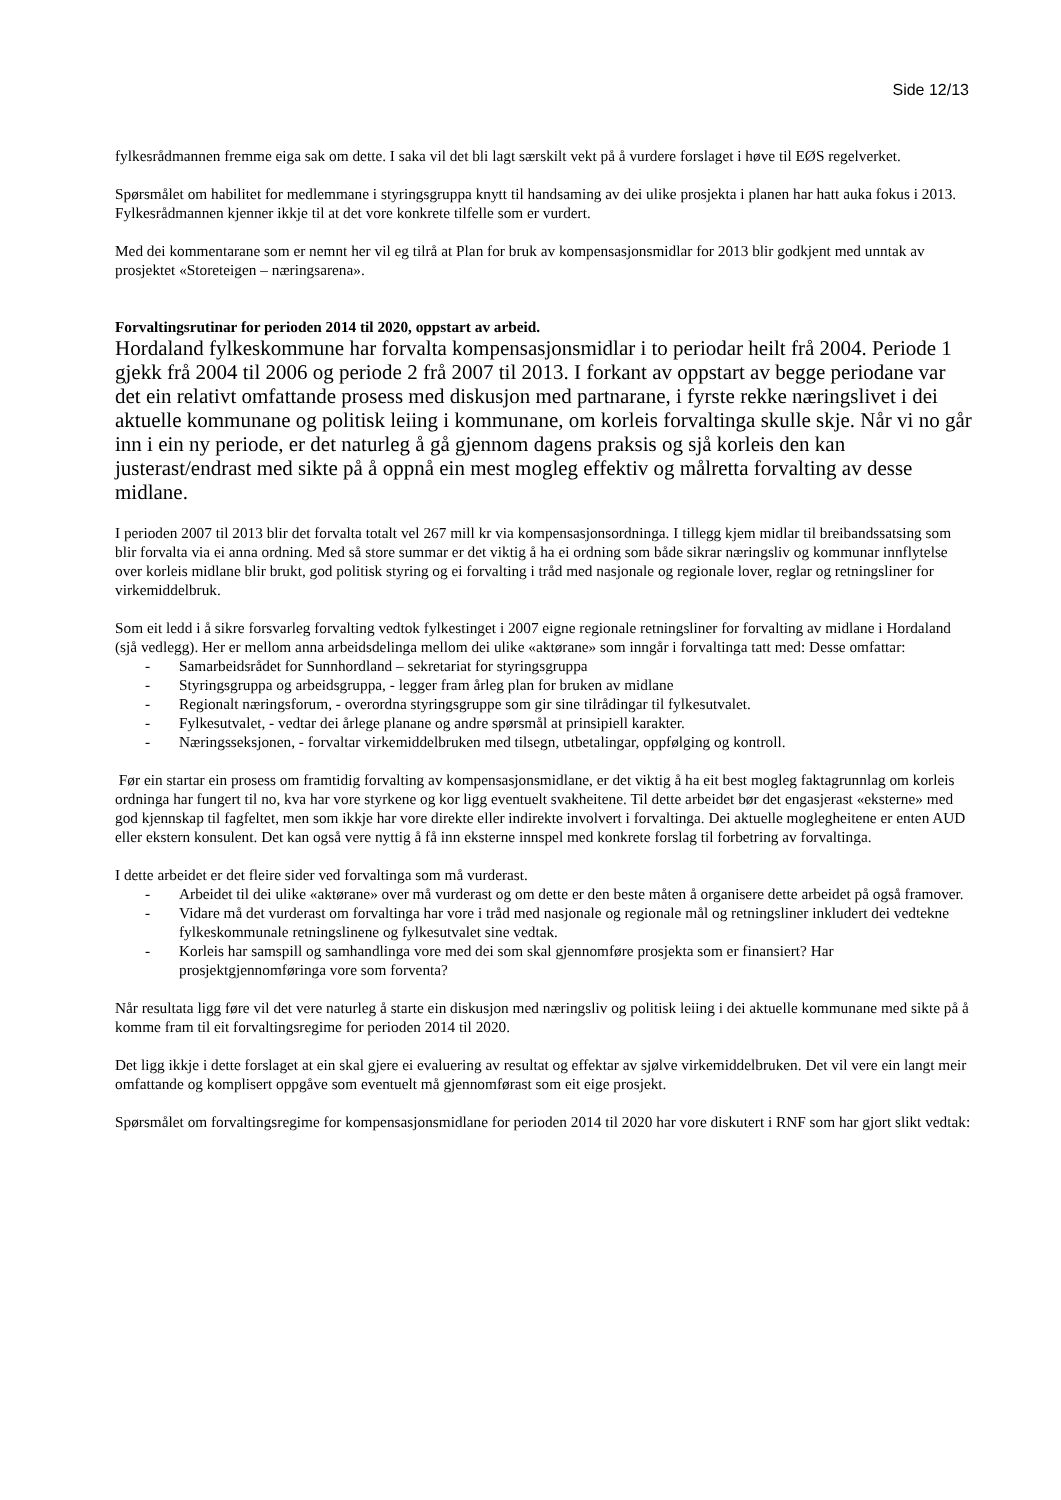Side 12/13
fylkesrådmannen fremme eiga sak om dette. I saka vil det bli lagt særskilt vekt på å vurdere forslaget i høve til EØS regelverket.
Spørsmålet om habilitet for medlemmane i styringsgruppa knytt til handsaming av dei ulike prosjekta i planen har hatt auka fokus i 2013. Fylkesrådmannen kjenner ikkje til at det vore konkrete tilfelle som er vurdert.
Med dei kommentarane som er nemnt her vil eg tilrå at Plan for bruk av kompensasjonsmidlar for 2013 blir godkjent med unntak av prosjektet «Storeteigen – næringsarena».
Forvaltingsrutinar for perioden 2014 til 2020, oppstart av arbeid.
Hordaland fylkeskommune har forvalta kompensasjonsmidlar i to periodar heilt frå 2004. Periode 1 gjekk frå 2004 til 2006 og periode 2 frå 2007 til 2013. I forkant av oppstart av begge periodane var det ein relativt omfattande prosess med diskusjon med partnarane, i fyrste rekke næringslivet i dei aktuelle kommunane og politisk leiing i kommunane, om korleis forvaltinga skulle skje. Når vi no går inn i ein ny periode, er det naturleg å gå gjennom dagens praksis og sjå korleis den kan justerast/endrast med sikte på å oppnå ein mest mogleg effektiv og målretta forvalting av desse midlane.
I perioden 2007 til 2013 blir det forvalta totalt vel 267 mill kr via kompensasjonsordninga. I tillegg kjem midlar til breibandssatsing som blir forvalta via ei anna ordning. Med så store summar er det viktig å ha ei ordning som både sikrar næringsliv og kommunar innflytelse over korleis midlane blir brukt, god politisk styring og ei forvalting i tråd med nasjonale og regionale lover, reglar og retningsliner for virkemiddelbruk.
Som eit ledd i å sikre forsvarleg forvalting vedtok fylkestinget i 2007 eigne regionale retningsliner for forvalting av midlane i Hordaland (sjå vedlegg). Her er mellom anna arbeidsdelinga mellom dei ulike «aktørane» som inngår i forvaltinga tatt med: Desse omfattar:
- Samarbeidsrådet for Sunnhordland – sekretariat for styringsgruppa
- Styringsgruppa og arbeidsgruppa, - legger fram årleg plan for bruken av midlane
- Regionalt næringsforum, - overordna styringsgruppe som gir sine tilrådingar til fylkesutvalet.
- Fylkesutvalet, - vedtar dei årlege planane og andre spørsmål at prinsipiell karakter.
- Næringsseksjonen, - forvaltar virkemiddelbruken med tilsegn, utbetalingar, oppfølging og kontroll.
Før ein startar ein prosess om framtidig forvalting av kompensasjonsmidlane, er det viktig å ha eit best mogleg faktagrunnlag om korleis ordninga har fungert til no, kva har vore styrkene og kor ligg eventuelt svakheitene. Til dette arbeidet bør det engasjerast «eksterne» med god kjennskap til fagfeltet, men som ikkje har vore direkte eller indirekte involvert i forvaltinga. Dei aktuelle moglegheitene er enten AUD eller ekstern konsulent. Det kan også vere nyttig å få inn eksterne innspel med konkrete forslag til forbetring av forvaltinga.
I dette arbeidet er det fleire sider ved forvaltinga som må vurderast.
- Arbeidet til dei ulike «aktørane» over må vurderast og om dette er den beste måten å organisere dette arbeidet på også framover.
- Vidare må det vurderast om forvaltinga har vore i tråd med nasjonale og regionale mål og retningsliner inkludert dei vedtekne fylkeskommunale retningslinene og fylkesutvalet sine vedtak.
- Korleis har samspill og samhandlinga vore med dei som skal gjennomføre prosjekta som er finansiert? Har prosjektgjennomføringa vore som forventa?
Når resultata ligg føre vil det vere naturleg å starte ein diskusjon med næringsliv og politisk leiing i dei aktuelle kommunane med sikte på å komme fram til eit forvaltingsregime for perioden 2014 til 2020.
Det ligg ikkje i dette forslaget at ein skal gjere ei evaluering av resultat og effektar av sjølve virkemiddelbruken. Det vil vere ein langt meir omfattande og komplisert oppgåve som eventuelt må gjennomførast som eit eige prosjekt.
Spørsmålet om forvaltingsregime for kompensasjonsmidlane for perioden 2014 til 2020 har vore diskutert i RNF som har gjort slikt vedtak: